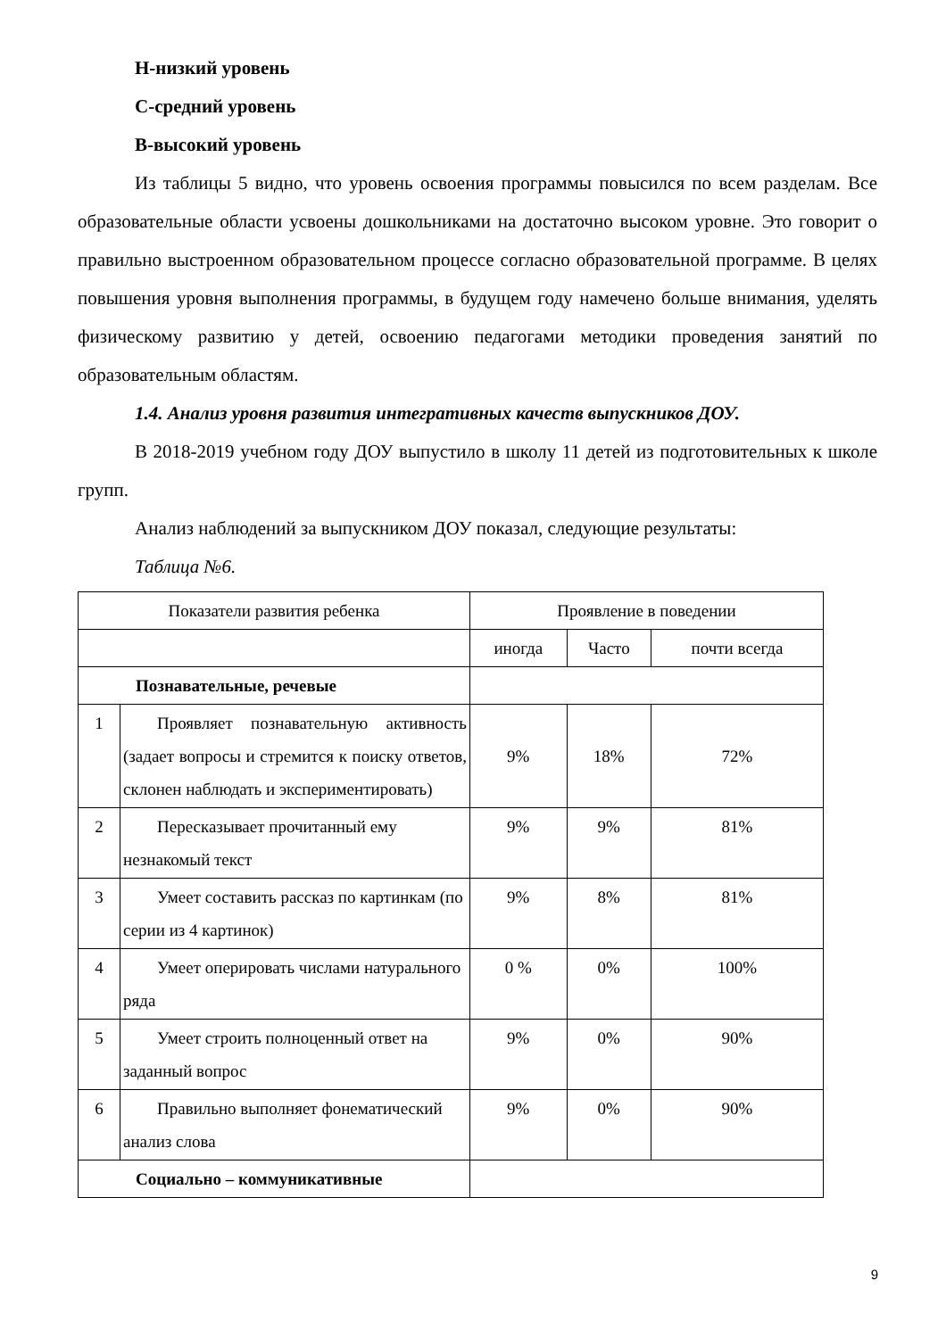Н-низкий уровень
С-средний уровень
В-высокий уровень
Из таблицы 5 видно, что уровень освоения программы повысился по всем разделам. Все образовательные области усвоены дошкольниками на достаточно высоком уровне. Это говорит о правильно выстроенном образовательном процессе согласно образовательной программе. В целях повышения уровня выполнения программы, в будущем году намечено больше внимания, уделять физическому развитию у детей, освоению педагогами методики проведения занятий по образовательным областям.
1.4. Анализ уровня развития интегративных качеств выпускников ДОУ.
В 2018-2019 учебном году ДОУ выпустило в школу 11 детей из подготовительных к школе групп.
Анализ наблюдений за выпускником ДОУ показал, следующие результаты:
Таблица №6.
| Показатели развития ребенка | | Проявление в поведении | | |
| | | иногда | Часто | почти всегда |
| Познавательные, речевые | | | | |
| 1 | Проявляет познавательную активность (задает вопросы и стремится к поиску ответов, склонен наблюдать и экспериментировать) | 9% | 18% | 72% |
| 2 | Пересказывает прочитанный ему незнакомый текст | 9% | 9% | 81% |
| 3 | Умеет составить рассказ по картинкам (по серии из 4 картинок) | 9% | 8% | 81% |
| 4 | Умеет оперировать числами натурального ряда | 0 % | 0% | 100% |
| 5 | Умеет строить полноценный ответ на заданный вопрос | 9% | 0% | 90% |
| 6 | Правильно выполняет фонематический анализ слова | 9% | 0% | 90% |
| Социально – коммуникативные | | | | |
9